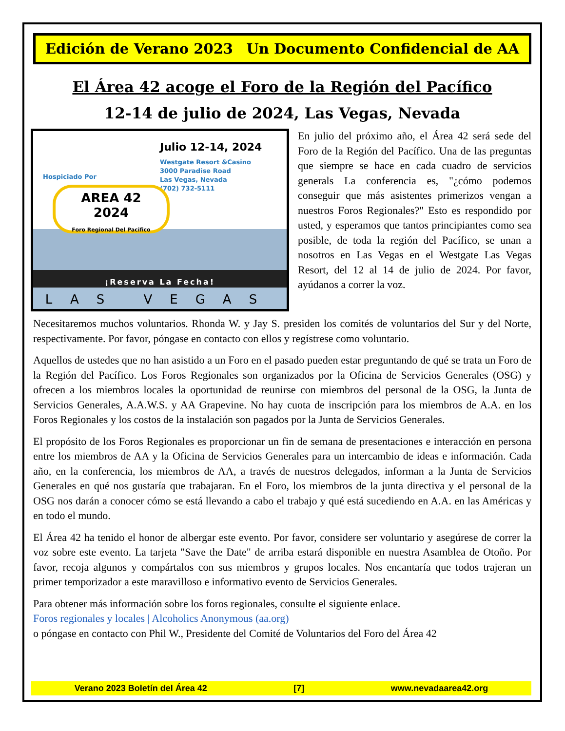Edición de Verano 2023 Un Documento Confidencial de AA
El Área 42 acoge el Foro de la Región del Pacífico
12-14 de julio de 2024, Las Vegas, Nevada
Julio 12-14, 2024
Westgate Resort &Casino
3000 Paradise Road
Las Vegas, Nevada
(702) 732-5111
Hospiciado Por
AREA 42
2024
Foro Regional Del Pacifico
¡Reserva La Fecha!
LAS VEGAS
En julio del próximo año, el Área 42 será sede del Foro de la Región del Pacífico. Una de las preguntas que siempre se hace en cada cuadro de servicios generals La conferencia es, "¿cómo podemos conseguir que más asistentes primerizos vengan a nuestros Foros Regionales?" Esto es respondido por usted, y esperamos que tantos principiantes como sea posible, de toda la región del Pacífico, se unan a nosotros en Las Vegas en el Westgate Las Vegas Resort, del 12 al 14 de julio de 2024. Por favor, ayúdanos a correr la voz.
Necesitaremos muchos voluntarios. Rhonda W. y Jay S. presiden los comités de voluntarios del Sur y del Norte, respectivamente. Por favor, póngase en contacto con ellos y regístrese como voluntario.
Aquellos de ustedes que no han asistido a un Foro en el pasado pueden estar preguntando de qué se trata un Foro de la Región del Pacífico. Los Foros Regionales son organizados por la Oficina de Servicios Generales (OSG) y ofrecen a los miembros locales la oportunidad de reunirse con miembros del personal de la OSG, la Junta de Servicios Generales, A.A.W.S. y AA Grapevine. No hay cuota de inscripción para los miembros de A.A. en los Foros Regionales y los costos de la instalación son pagados por la Junta de Servicios Generales.
El propósito de los Foros Regionales es proporcionar un fin de semana de presentaciones e interacción en persona entre los miembros de AA y la Oficina de Servicios Generales para un intercambio de ideas e información. Cada año, en la conferencia, los miembros de AA, a través de nuestros delegados, informan a la Junta de Servicios Generales en qué nos gustaría que trabajaran. En el Foro, los miembros de la junta directiva y el personal de la OSG nos darán a conocer cómo se está llevando a cabo el trabajo y qué está sucediendo en A.A. en las Américas y en todo el mundo.
El Área 42 ha tenido el honor de albergar este evento. Por favor, considere ser voluntario y asegúrese de correr la voz sobre este evento. La tarjeta "Save the Date" de arriba estará disponible en nuestra Asamblea de Otoño. Por favor, recoja algunos y compártalos con sus miembros y grupos locales. Nos encantaría que todos trajeran un primer temporizador a este maravilloso e informativo evento de Servicios Generales.
Para obtener más información sobre los foros regionales, consulte el siguiente enlace.
Foros regionales y locales | Alcoholics Anonymous (aa.org)
o póngase en contacto con Phil W., Presidente del Comité de Voluntarios del Foro del Área 42
Verano 2023 Boletín del Área 42 [7] www.nevadaarea42.org